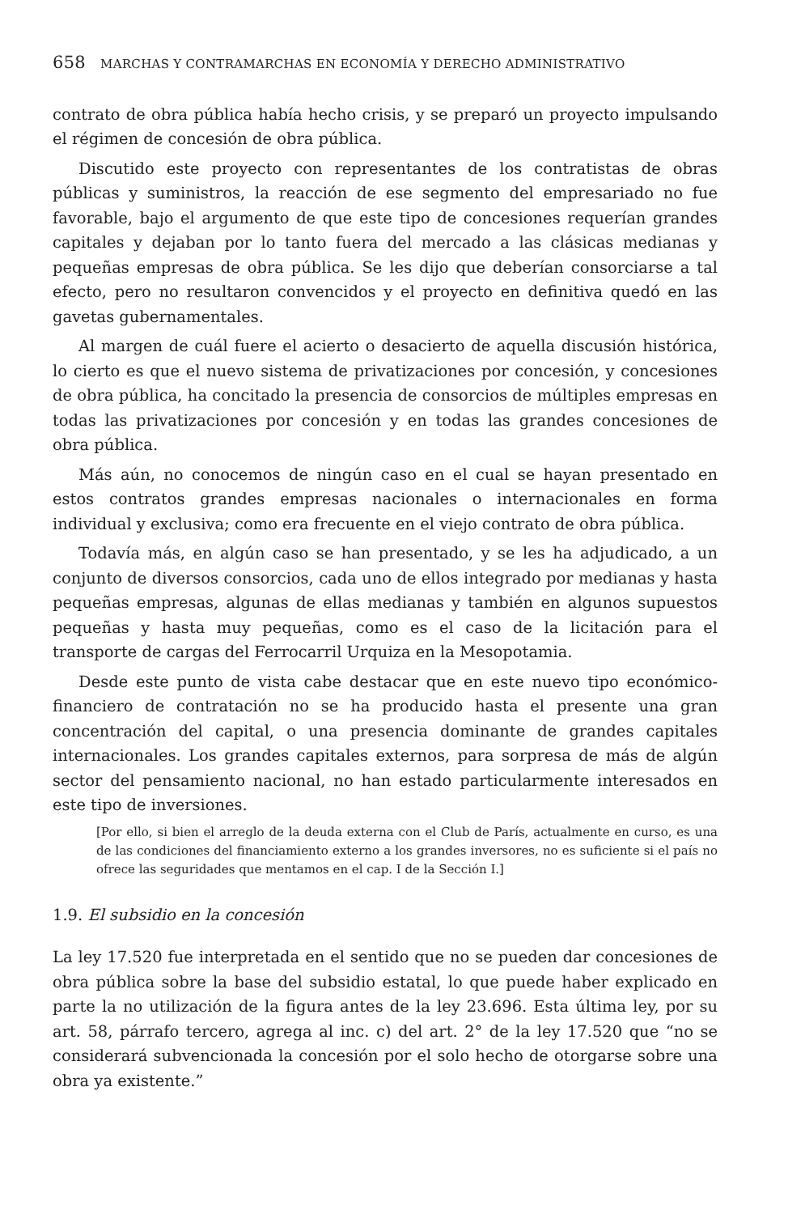658 MARCHAS Y CONTRAMARCHAS EN ECONOMÍA Y DERECHO ADMINISTRATIVO
contrato de obra pública había hecho crisis, y se preparó un proyecto impulsando el régimen de concesión de obra pública.
Discutido este proyecto con representantes de los contratistas de obras públicas y suministros, la reacción de ese segmento del empresariado no fue favorable, bajo el argumento de que este tipo de concesiones requerían grandes capitales y dejaban por lo tanto fuera del mercado a las clásicas medianas y pequeñas empresas de obra pública. Se les dijo que deberían consorciarse a tal efecto, pero no resultaron convencidos y el proyecto en definitiva quedó en las gavetas gubernamentales.
Al margen de cuál fuere el acierto o desacierto de aquella discusión histórica, lo cierto es que el nuevo sistema de privatizaciones por concesión, y concesiones de obra pública, ha concitado la presencia de consorcios de múltiples empresas en todas las privatizaciones por concesión y en todas las grandes concesiones de obra pública.
Más aún, no conocemos de ningún caso en el cual se hayan presentado en estos contratos grandes empresas nacionales o internacionales en forma individual y exclusiva; como era frecuente en el viejo contrato de obra pública.
Todavía más, en algún caso se han presentado, y se les ha adjudicado, a un conjunto de diversos consorcios, cada uno de ellos integrado por medianas y hasta pequeñas empresas, algunas de ellas medianas y también en algunos supuestos pequeñas y hasta muy pequeñas, como es el caso de la licitación para el transporte de cargas del Ferrocarril Urquiza en la Mesopotamia.
Desde este punto de vista cabe destacar que en este nuevo tipo económico-financiero de contratación no se ha producido hasta el presente una gran concentración del capital, o una presencia dominante de grandes capitales internacionales. Los grandes capitales externos, para sorpresa de más de algún sector del pensamiento nacional, no han estado particularmente interesados en este tipo de inversiones.
[Por ello, si bien el arreglo de la deuda externa con el Club de París, actualmente en curso, es una de las condiciones del financiamiento externo a los grandes inversores, no es suficiente si el país no ofrece las seguridades que mentamos en el cap. I de la Sección I.]
1.9. El subsidio en la concesión
La ley 17.520 fue interpretada en el sentido que no se pueden dar concesiones de obra pública sobre la base del subsidio estatal, lo que puede haber explicado en parte la no utilización de la figura antes de la ley 23.696. Esta última ley, por su art. 58, párrafo tercero, agrega al inc. c) del art. 2° de la ley 17.520 que “no se considerará subvencionada la concesión por el solo hecho de otorgarse sobre una obra ya existente.”